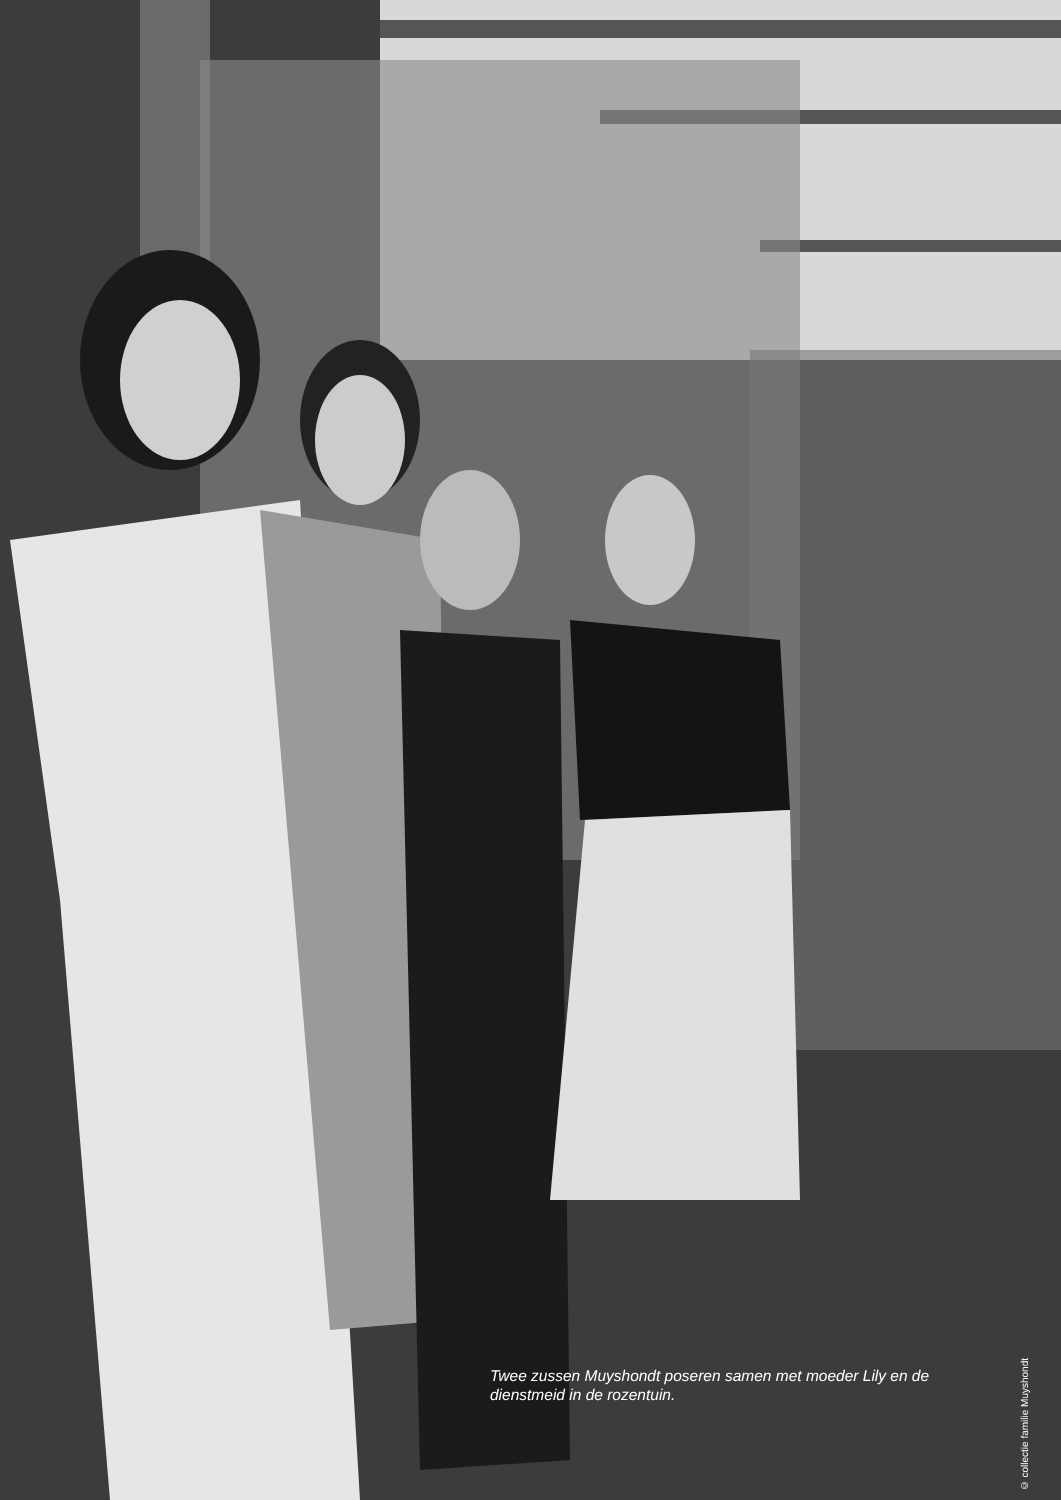Twee zussen Muyshondt poseren samen met moeder Lily en de dienstmeid in de rozentuin.
© collectie familie Muyshondt